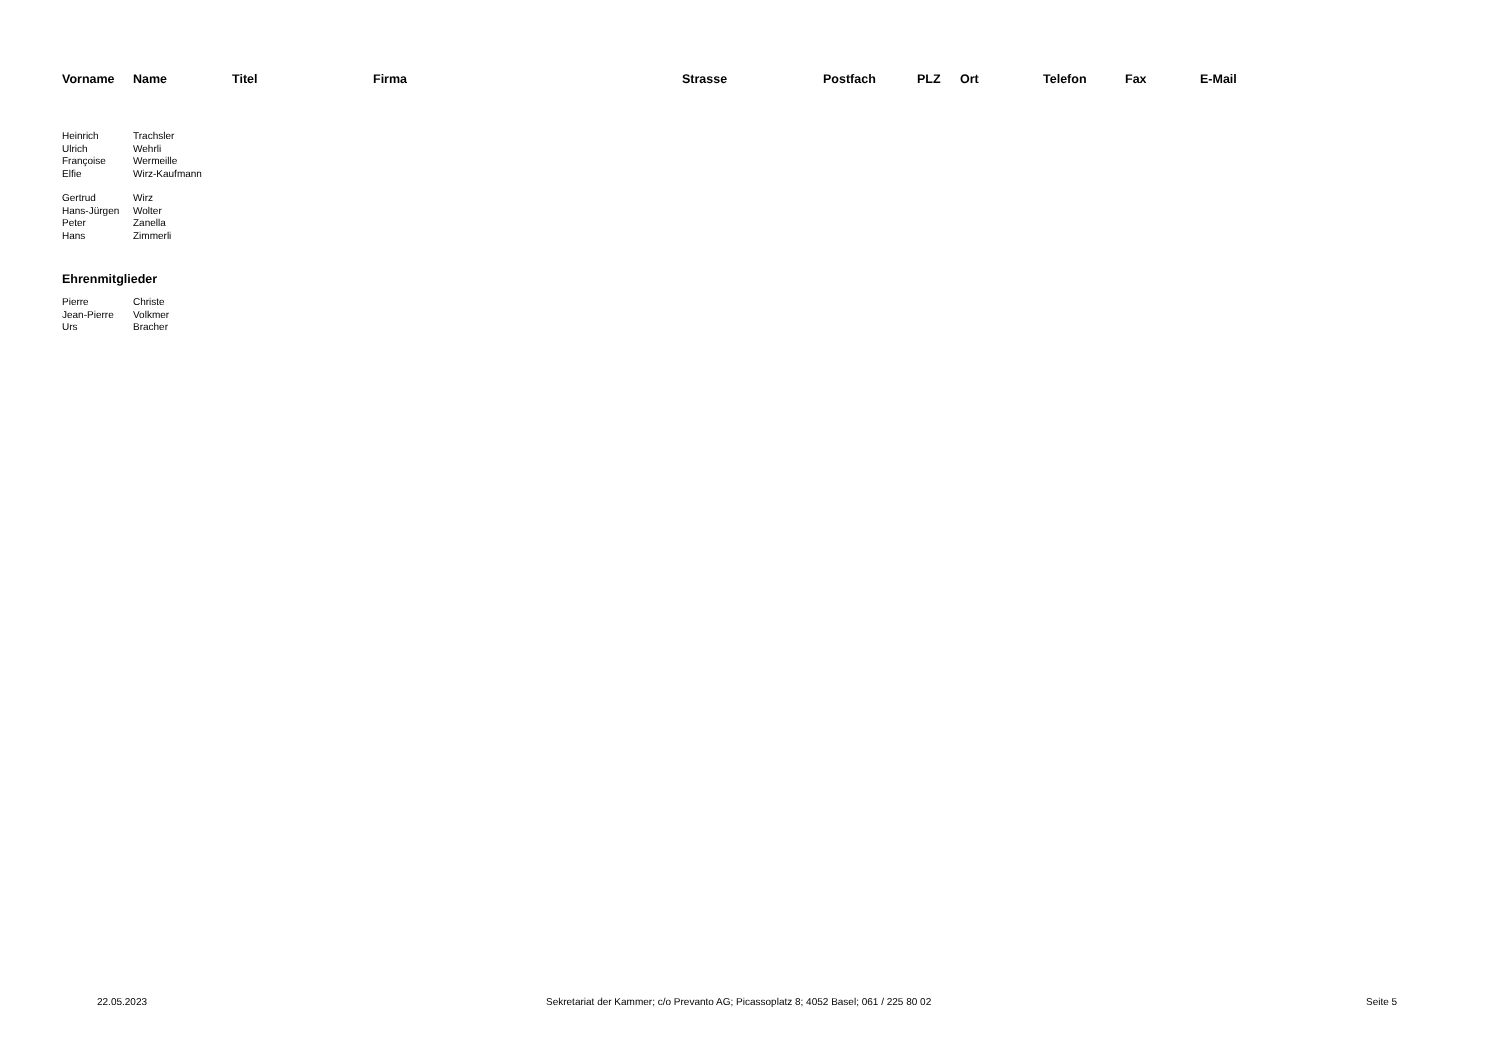| Vorname | Name | Titel | Firma | Strasse | Postfach | PLZ | Ort | Telefon | Fax | E-Mail |
| --- | --- | --- | --- | --- | --- | --- | --- | --- | --- | --- |
| Heinrich | Trachsler | | | | | | | | | |
| Ulrich | Wehrli | | | | | | | | | |
| Françoise | Wermeille | | | | | | | | | |
| Elfie | Wirz-Kaufmann | | | | | | | | | |
| Gertrud | Wirz | | | | | | | | | |
| Hans-Jürgen | Wolter | | | | | | | | | |
| Peter | Zanella | | | | | | | | | |
| Hans | Zimmerli | | | | | | | | | |
| Ehrenmitglieder | | | | | | | | | | |
| Pierre | Christe | | | | | | | | | |
| Jean-Pierre | Volkmer | | | | | | | | | |
| Urs | Bracher | | | | | | | | | |
22.05.2023 Sekretariat der Kammer; c/o Prevanto AG; Picassoplatz 8; 4052 Basel; 061 / 225 80 02 Seite 5